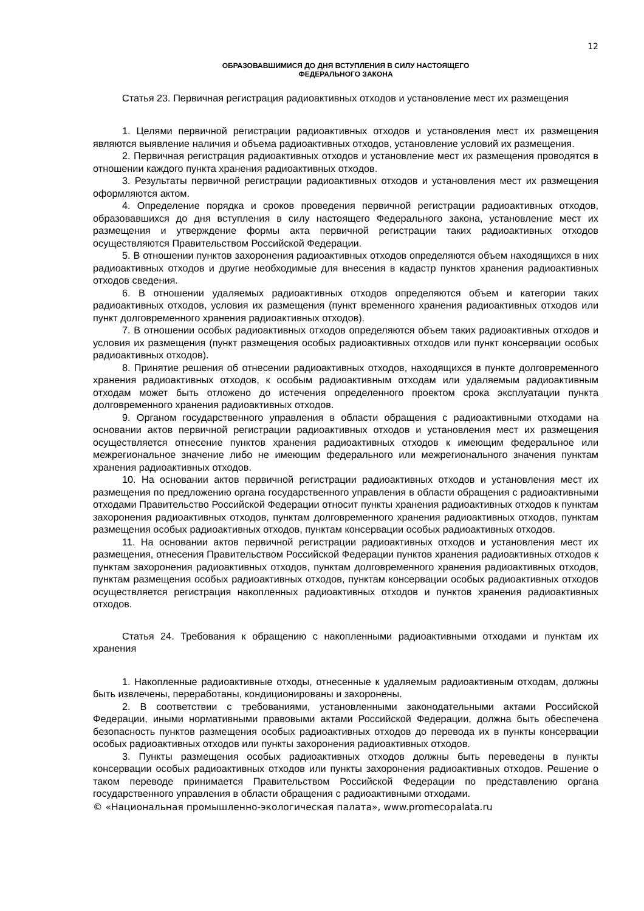12
ОБРАЗОВАВШИМИСЯ ДО ДНЯ ВСТУПЛЕНИЯ В СИЛУ НАСТОЯЩЕГО
ФЕДЕРАЛЬНОГО ЗАКОНА
Статья 23. Первичная регистрация радиоактивных отходов и установление мест их размещения
1. Целями первичной регистрации радиоактивных отходов и установления мест их размещения являются выявление наличия и объема радиоактивных отходов, установление условий их размещения.
2. Первичная регистрация радиоактивных отходов и установление мест их размещения проводятся в отношении каждого пункта хранения радиоактивных отходов.
3. Результаты первичной регистрации радиоактивных отходов и установления мест их размещения оформляются актом.
4. Определение порядка и сроков проведения первичной регистрации радиоактивных отходов, образовавшихся до дня вступления в силу настоящего Федерального закона, установление мест их размещения и утверждение формы акта первичной регистрации таких радиоактивных отходов осуществляются Правительством Российской Федерации.
5. В отношении пунктов захоронения радиоактивных отходов определяются объем находящихся в них радиоактивных отходов и другие необходимые для внесения в кадастр пунктов хранения радиоактивных отходов сведения.
6. В отношении удаляемых радиоактивных отходов определяются объем и категории таких радиоактивных отходов, условия их размещения (пункт временного хранения радиоактивных отходов или пункт долговременного хранения радиоактивных отходов).
7. В отношении особых радиоактивных отходов определяются объем таких радиоактивных отходов и условия их размещения (пункт размещения особых радиоактивных отходов или пункт консервации особых радиоактивных отходов).
8. Принятие решения об отнесении радиоактивных отходов, находящихся в пункте долговременного хранения радиоактивных отходов, к особым радиоактивным отходам или удаляемым радиоактивным отходам может быть отложено до истечения определенного проектом срока эксплуатации пункта долговременного хранения радиоактивных отходов.
9. Органом государственного управления в области обращения с радиоактивными отходами на основании актов первичной регистрации радиоактивных отходов и установления мест их размещения осуществляется отнесение пунктов хранения радиоактивных отходов к имеющим федеральное или межрегиональное значение либо не имеющим федерального или межрегионального значения пунктам хранения радиоактивных отходов.
10. На основании актов первичной регистрации радиоактивных отходов и установления мест их размещения по предложению органа государственного управления в области обращения с радиоактивными отходами Правительство Российской Федерации относит пункты хранения радиоактивных отходов к пунктам захоронения радиоактивных отходов, пунктам долговременного хранения радиоактивных отходов, пунктам размещения особых радиоактивных отходов, пунктам консервации особых радиоактивных отходов.
11. На основании актов первичной регистрации радиоактивных отходов и установления мест их размещения, отнесения Правительством Российской Федерации пунктов хранения радиоактивных отходов к пунктам захоронения радиоактивных отходов, пунктам долговременного хранения радиоактивных отходов, пунктам размещения особых радиоактивных отходов, пунктам консервации особых радиоактивных отходов осуществляется регистрация накопленных радиоактивных отходов и пунктов хранения радиоактивных отходов.
Статья 24. Требования к обращению с накопленными радиоактивными отходами и пунктам их хранения
1. Накопленные радиоактивные отходы, отнесенные к удаляемым радиоактивным отходам, должны быть извлечены, переработаны, кондиционированы и захоронены.
2. В соответствии с требованиями, установленными законодательными актами Российской Федерации, иными нормативными правовыми актами Российской Федерации, должна быть обеспечена безопасность пунктов размещения особых радиоактивных отходов до перевода их в пункты консервации особых радиоактивных отходов или пункты захоронения радиоактивных отходов.
3. Пункты размещения особых радиоактивных отходов должны быть переведены в пункты консервации особых радиоактивных отходов или пункты захоронения радиоактивных отходов. Решение о таком переводе принимается Правительством Российской Федерации по представлению органа государственного управления в области обращения с радиоактивными отходами.
© «Национальная промышленно-экологическая палата», www.promecopalata.ru